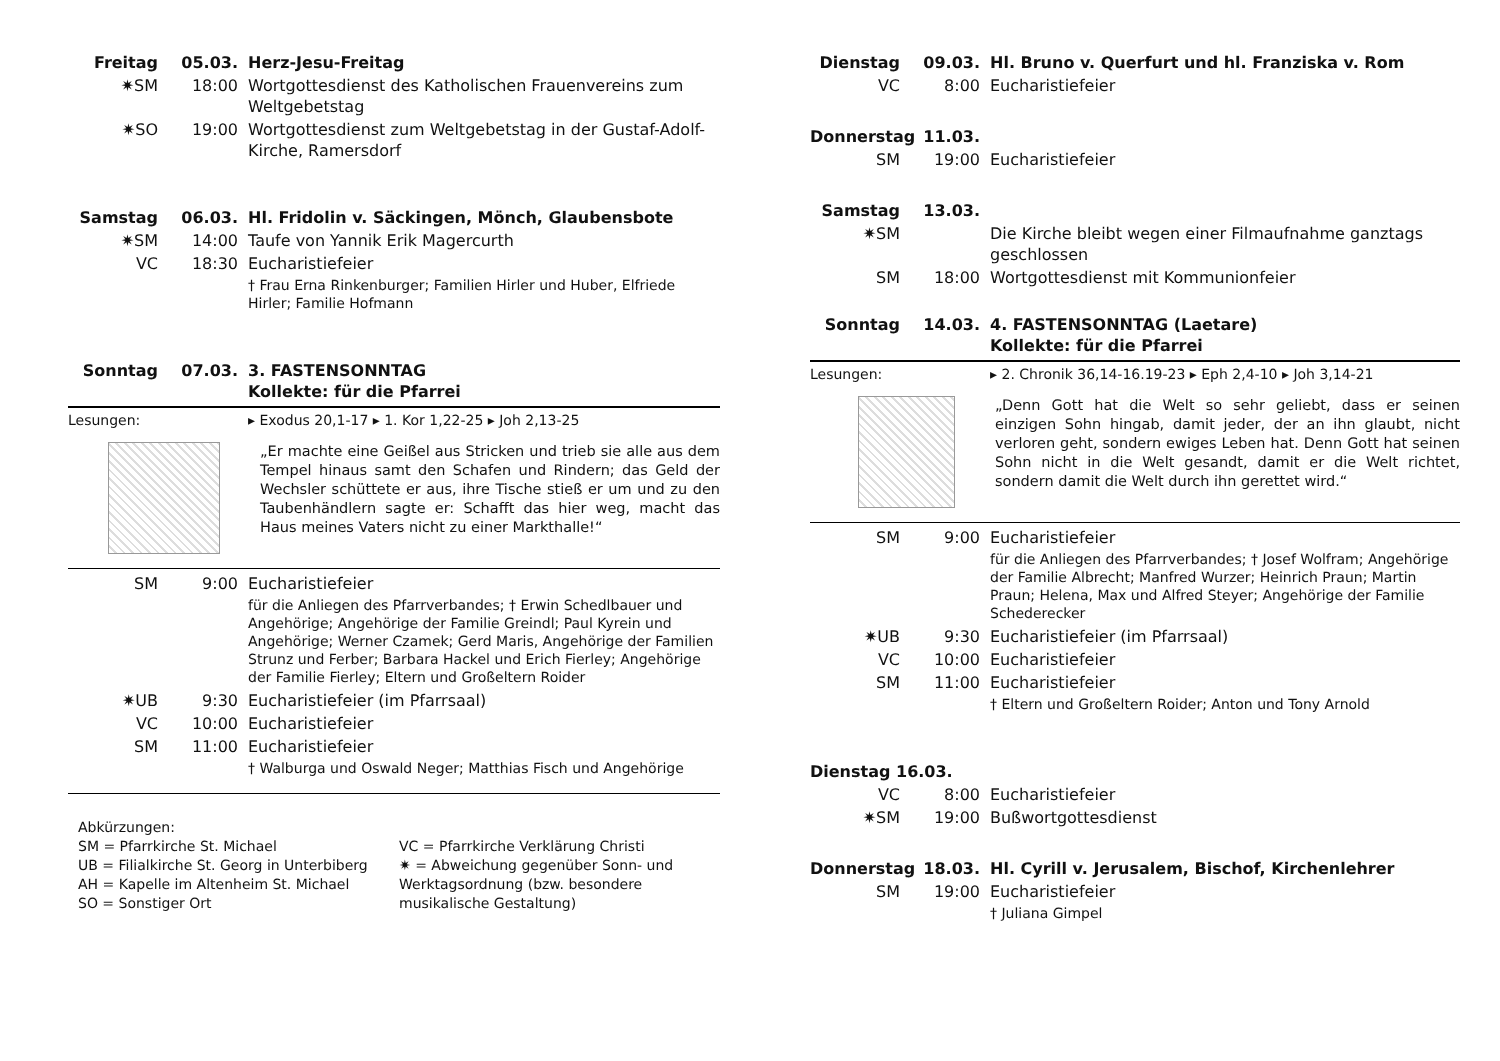Freitag 05.03. Herz-Jesu-Freitag
✷SM 18:00 Wortgottesdienst des Katholischen Frauenvereins zum Weltgebetstag
✷SO 19:00 Wortgottesdienst zum Weltgebetstag in der Gustaf-Adolf-Kirche, Ramersdorf
Samstag 06.03. Hl. Fridolin v. Säckingen, Mönch, Glaubensbote
✷SM 14:00 Taufe von Yannik Erik Magercurth
VC 18:30 Eucharistiefeier
† Frau Erna Rinkenburger; Familien Hirler und Huber, Elfriede Hirler; Familie Hofmann
Sonntag 07.03. 3. FASTENSONNTAG
Kollekte: für die Pfarrei
Lesungen: ▸ Exodus 20,1-17 ▸ 1. Kor 1,22-25 ▸ Joh 2,13-25
„Er machte eine Geißel aus Stricken und trieb sie alle aus dem Tempel hinaus samt den Schafen und Rindern; das Geld der Wechsler schüttete er aus, ihre Tische stieß er um und zu den Taubenhändlern sagte er: Schafft das hier weg, macht das Haus meines Vaters nicht zu einer Markthalle!“
SM 9:00 Eucharistiefeier
für die Anliegen des Pfarrverbandes; † Erwin Schedlbauer und Angehörige; Angehörige der Familie Greindl; Paul Kyrein und Angehörige; Werner Czamek; Gerd Maris, Angehörige der Familien Strunz und Ferber; Barbara Hackel und Erich Fierley; Angehörige der Familie Fierley; Eltern und Großeltern Roider
✷UB 9:30 Eucharistiefeier (im Pfarrsaal)
VC 10:00 Eucharistiefeier
SM 11:00 Eucharistiefeier
† Walburga und Oswald Neger; Matthias Fisch und Angehörige
Abkürzungen:
SM = Pfarrkirche St. Michael
UB = Filialkirche St. Georg in Unterbiberg
AH = Kapelle im Altenheim St. Michael
SO = Sonstiger Ort
VC = Pfarrkirche Verklärung Christi
✷ = Abweichung gegenüber Sonn- und Werktagsordnung (bzw. besondere musikalische Gestaltung)
Dienstag 09.03. Hl. Bruno v. Querfurt und hl. Franziska v. Rom
VC 8:00 Eucharistiefeier
Donnerstag 11.03.
SM 19:00 Eucharistiefeier
Samstag 13.03.
✷SM Die Kirche bleibt wegen einer Filmaufnahme ganztags geschlossen
SM 18:00 Wortgottesdienst mit Kommunionfeier
Sonntag 14.03. 4. FASTENSONNTAG (Laetare)
Kollekte: für die Pfarrei
Lesungen: ▸ 2. Chronik 36,14-16.19-23 ▸ Eph 2,4-10 ▸ Joh 3,14-21
„Denn Gott hat die Welt so sehr geliebt, dass er seinen einzigen Sohn hingab, damit jeder, der an ihn glaubt, nicht verloren geht, sondern ewiges Leben hat. Denn Gott hat seinen Sohn nicht in die Welt gesandt, damit er die Welt richtet, sondern damit die Welt durch ihn gerettet wird.“
SM 9:00 Eucharistiefeier
für die Anliegen des Pfarrverbandes; † Josef Wolfram; Angehörige der Familie Albrecht; Manfred Wurzer; Heinrich Praun; Martin Praun; Helena, Max und Alfred Steyer; Angehörige der Familie Schederecker
✷UB 9:30 Eucharistiefeier (im Pfarrsaal)
VC 10:00 Eucharistiefeier
SM 11:00 Eucharistiefeier
† Eltern und Großeltern Roider; Anton und Tony Arnold
Dienstag 16.03.
VC 8:00 Eucharistiefeier
✷SM 19:00 Bußwortgottesdienst
Donnerstag 18.03. Hl. Cyrill v. Jerusalem, Bischof, Kirchenlehrer
SM 19:00 Eucharistiefeier
† Juliana Gimpel